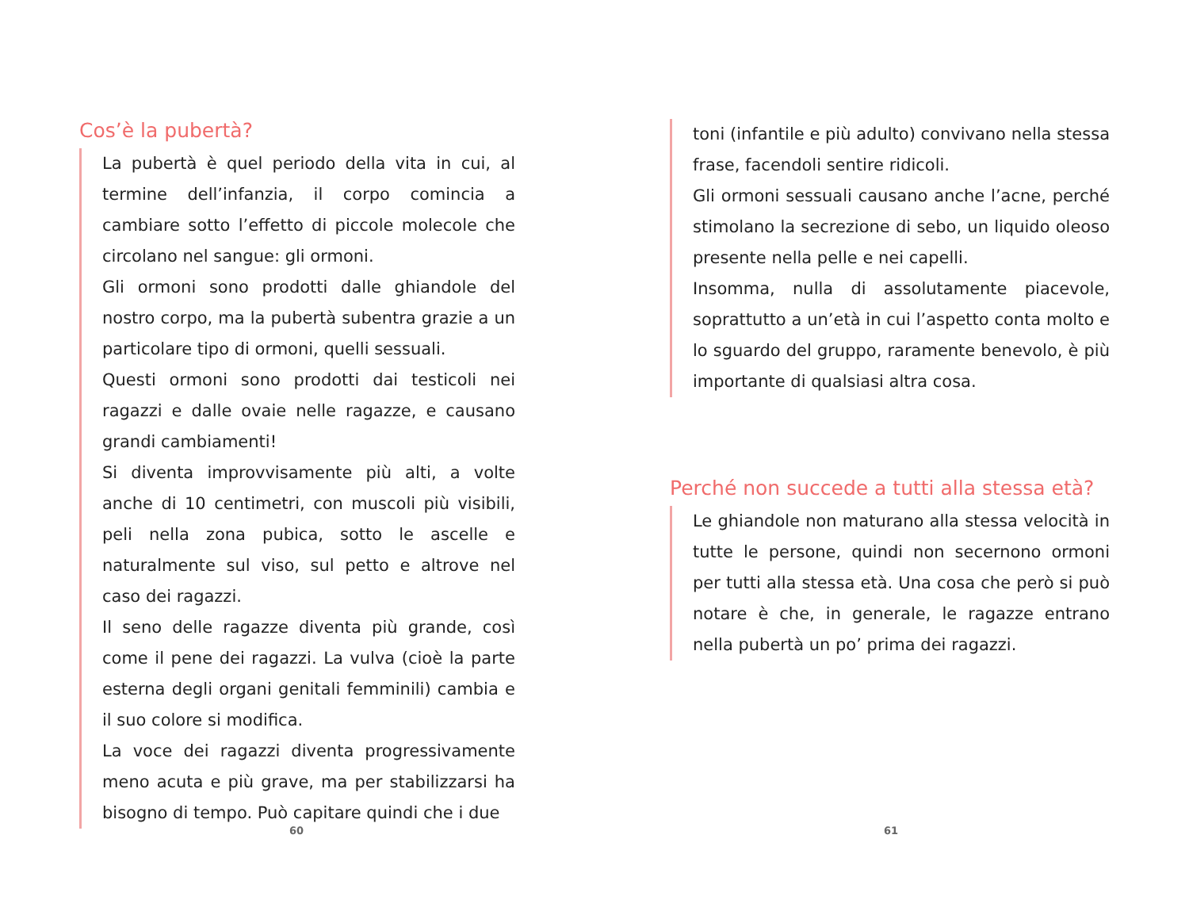Cos’è la pubertà?
La pubertà è quel periodo della vita in cui, al termine dell’infanzia, il corpo comincia a cambiare sotto l’effetto di piccole molecole che circolano nel sangue: gli ormoni.
Gli ormoni sono prodotti dalle ghiandole del nostro corpo, ma la pubertà subentra grazie a un particolare tipo di ormoni, quelli sessuali.
Questi ormoni sono prodotti dai testicoli nei ragazzi e dalle ovaie nelle ragazze, e causano grandi cambiamenti!
Si diventa improvvisamente più alti, a volte anche di 10 centimetri, con muscoli più visibili, peli nella zona pubica, sotto le ascelle e naturalmente sul viso, sul petto e altrove nel caso dei ragazzi.
Il seno delle ragazze diventa più grande, così come il pene dei ragazzi. La vulva (cioè la parte esterna degli organi genitali femminili) cambia e il suo colore si modifica.
La voce dei ragazzi diventa progressivamente meno acuta e più grave, ma per stabilizzarsi ha bisogno di tempo. Può capitare quindi che i due
60
toni (infantile e più adulto) convivano nella stessa frase, facendoli sentire ridicoli.
Gli ormoni sessuali causano anche l’acne, perché stimolano la secrezione di sebo, un liquido oleoso presente nella pelle e nei capelli.
Insomma, nulla di assolutamente piacevole, soprattutto a un’età in cui l’aspetto conta molto e lo sguardo del gruppo, raramente benevolo, è più importante di qualsiasi altra cosa.
Perché non succede a tutti alla stessa età?
Le ghiandole non maturano alla stessa velocità in tutte le persone, quindi non secernono ormoni per tutti alla stessa età. Una cosa che però si può notare è che, in generale, le ragazze entrano nella pubertà un po’ prima dei ragazzi.
61